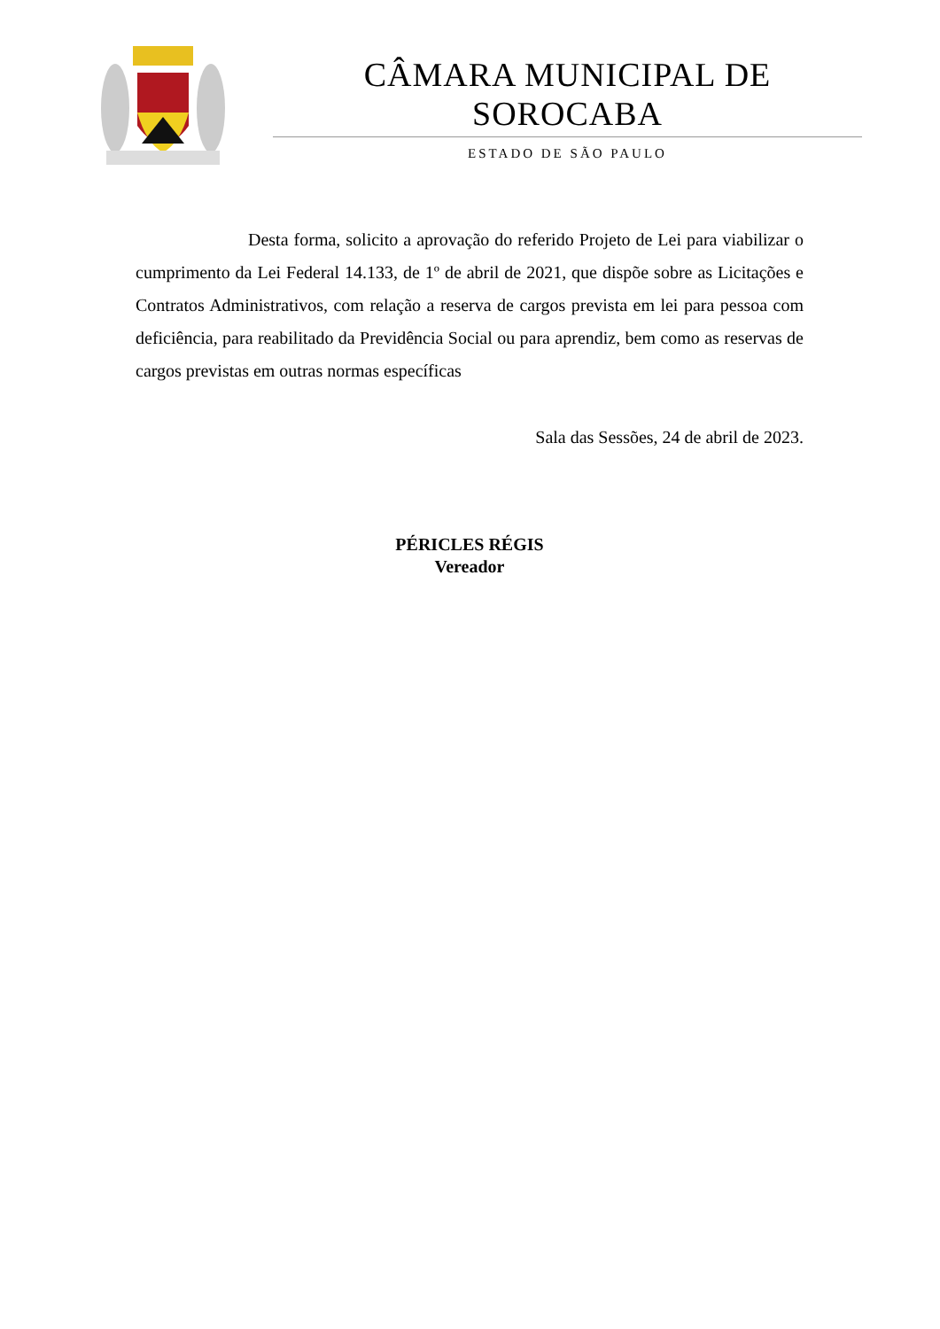CÂMARA MUNICIPAL DE SOROCABA
ESTADO DE SÃO PAULO
Desta forma, solicito a aprovação do referido Projeto de Lei para viabilizar o cumprimento da Lei Federal 14.133, de 1º de abril de 2021, que dispõe sobre as Licitações e Contratos Administrativos, com relação a reserva de cargos prevista em lei para pessoa com deficiência, para reabilitado da Previdência Social ou para aprendiz, bem como as reservas de cargos previstas em outras normas específicas
Sala das Sessões, 24 de abril de 2023.
PÉRICLES RÉGIS
Vereador